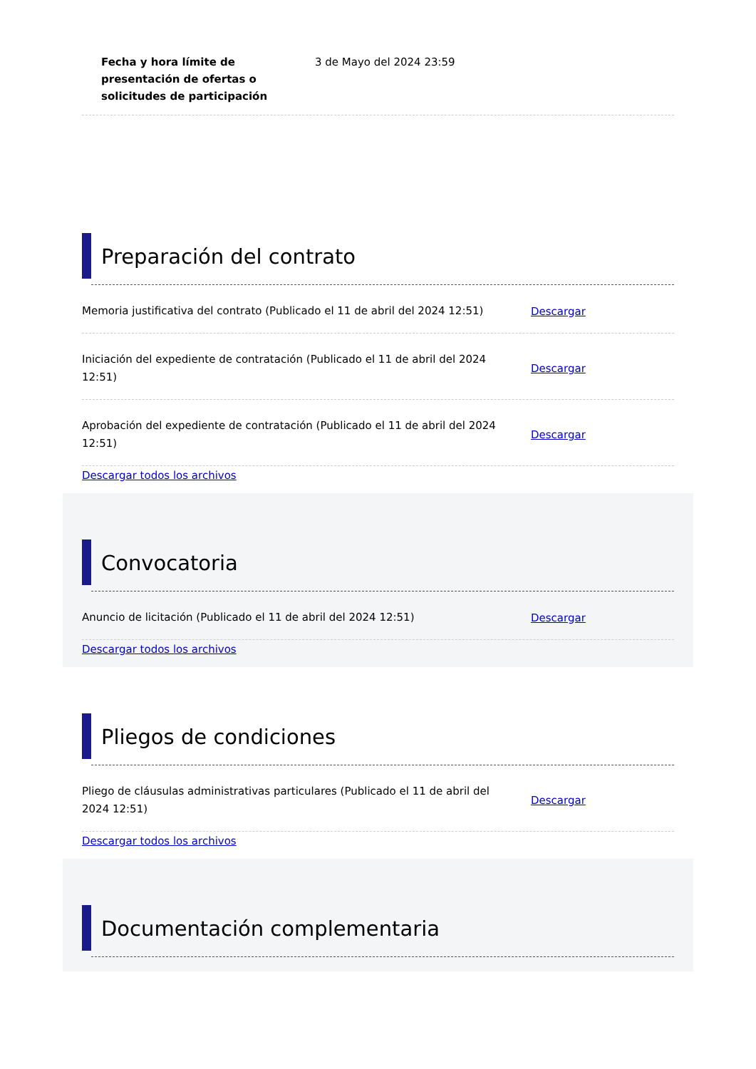Fecha y hora límite de presentación de ofertas o solicitudes de participación
3 de Mayo del 2024 23:59
Preparación del contrato
Memoria justificativa del contrato (Publicado el 11 de abril del 2024 12:51)
Descargar
Iniciación del expediente de contratación (Publicado el 11 de abril del 2024 12:51)
Descargar
Aprobación del expediente de contratación (Publicado el 11 de abril del 2024 12:51)
Descargar
Descargar todos los archivos
Convocatoria
Anuncio de licitación (Publicado el 11 de abril del 2024 12:51)
Descargar
Descargar todos los archivos
Pliegos de condiciones
Pliego de cláusulas administrativas particulares (Publicado el 11 de abril del 2024 12:51)
Descargar
Descargar todos los archivos
Documentación complementaria